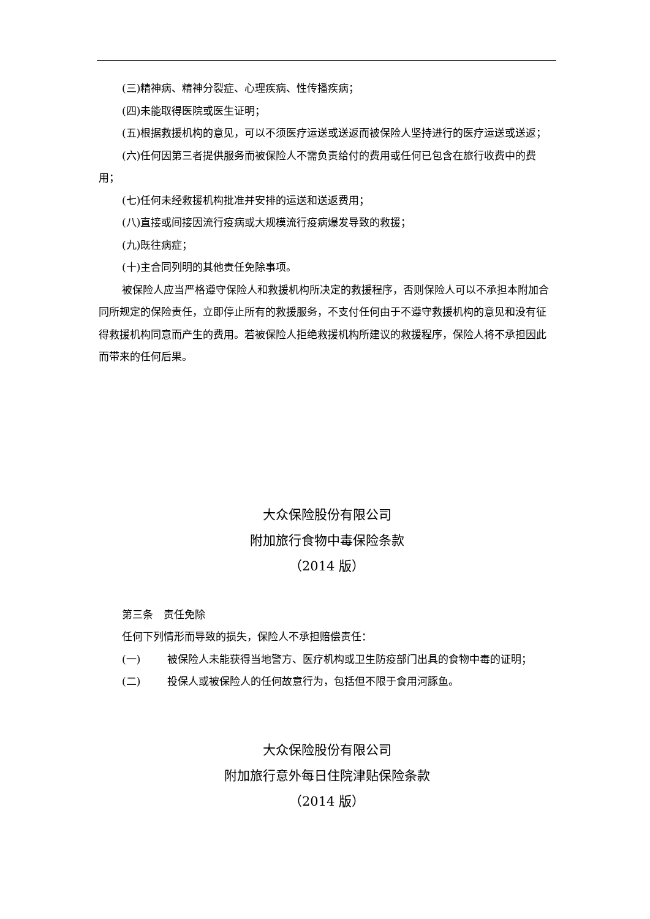(三)精神病、精神分裂症、心理疾病、性传播疾病；
(四)未能取得医院或医生证明；
(五)根据救援机构的意见，可以不须医疗运送或送返而被保险人坚持进行的医疗运送或送返；
(六)任何因第三者提供服务而被保险人不需负责给付的费用或任何已包含在旅行收费中的费用；
(七)任何未经救援机构批准并安排的运送和送返费用；
(八)直接或间接因流行疫病或大规模流行疫病爆发导致的救援；
(九)既往病症；
(十)主合同列明的其他责任免除事项。
被保险人应当严格遵守保险人和救援机构所决定的救援程序，否则保险人可以不承担本附加合同所规定的保险责任，立即停止所有的救援服务，不支付任何由于不遵守救援机构的意见和没有征得救援机构同意而产生的费用。若被保险人拒绝救援机构所建议的救援程序，保险人将不承担因此而带来的任何后果。
大众保险股份有限公司
附加旅行食物中毒保险条款
（2014 版）
第三条　责任免除
任何下列情形而导致的损失，保险人不承担赔偿责任：
(一) 被保险人未能获得当地警方、医疗机构或卫生防疫部门出具的食物中毒的证明；
(二) 投保人或被保险人的任何故意行为，包括但不限于食用河豚鱼。
大众保险股份有限公司
附加旅行意外每日住院津贴保险条款
（2014 版）